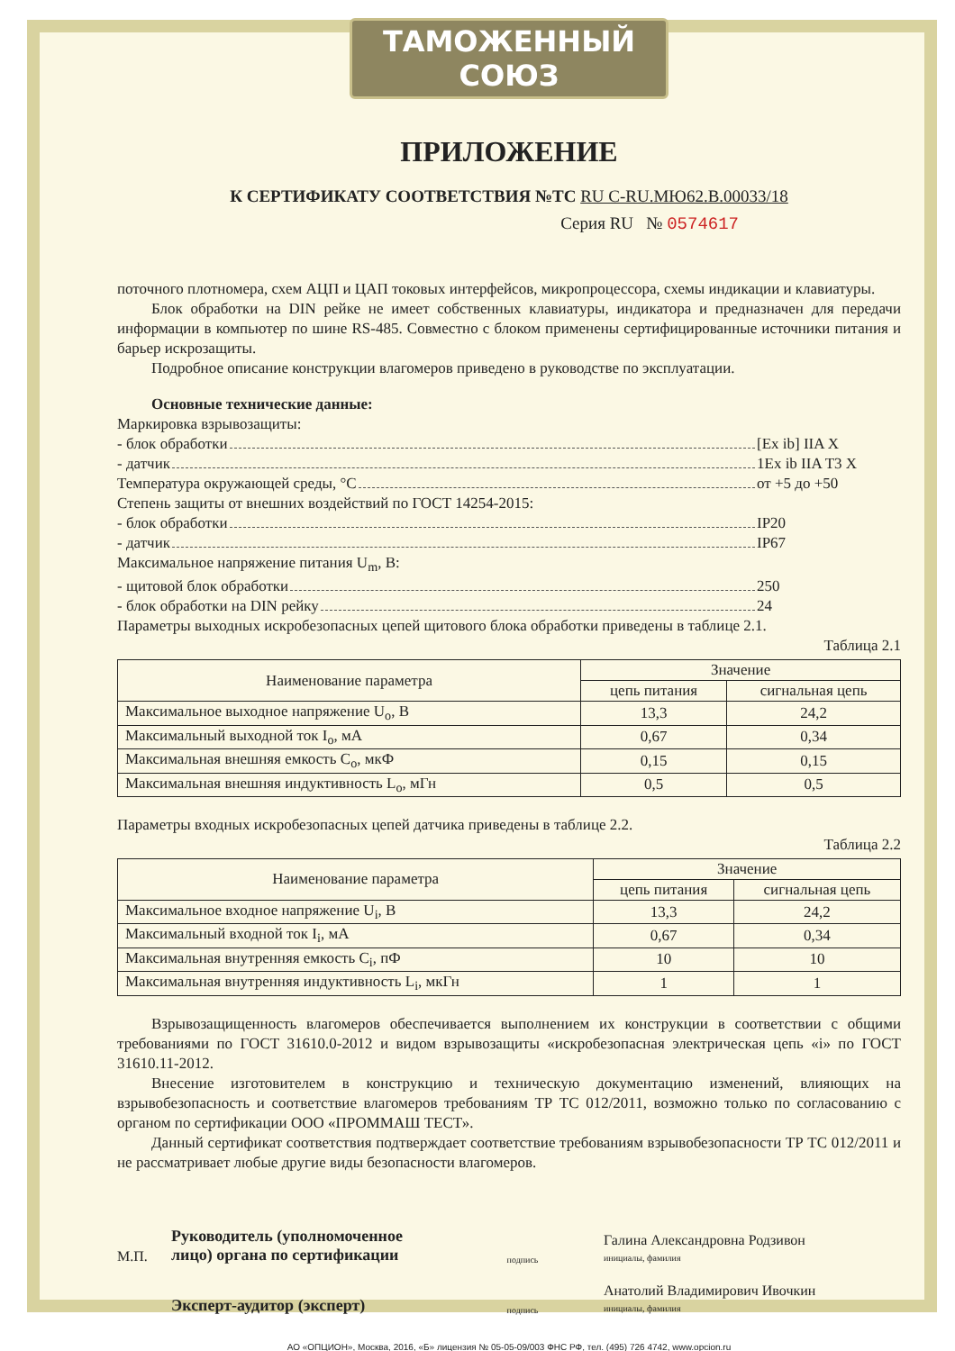ТАМОЖЕННЫЙ СОЮЗ
ПРИЛОЖЕНИЕ
К СЕРТИФИКАТУ СООТВЕТСТВИЯ №ТС RU C-RU.МЮ62.В.00033/18
Серия RU № 0574617
поточного плотномера, схем АЦП и ЦАП токовых интерфейсов, микропроцессора, схемы индикации и клавиатуры.
Блок обработки на DIN рейке не имеет собственных клавиатуры, индикатора и предназначен для передачи информации в компьютер по шине RS-485. Совместно с блоком применены сертифицированные источники питания и барьер искрозащиты.
Подробное описание конструкции влагомеров приведено в руководстве по эксплуатации.
Основные технические данные:
Маркировка взрывозащиты:
- блок обработки [Ex ib] IIA X
- датчик 1Ex ib IIA T3 X
Температура окружающей среды, °С от +5 до +50
Степень защиты от внешних воздействий по ГОСТ 14254-2015:
- блок обработки IP20
- датчик IP67
Максимальное напряжение питания U<sub>m</sub>, В:
- щитовой блок обработки 250
- блок обработки на DIN рейку 24
Параметры выходных искробезопасных цепей щитового блока обработки приведены в таблице 2.1.
Таблица 2.1
| Наименование параметра | Значение | |
| --- | --- | --- |
| | цепь питания | сигнальная цепь |
| Максимальное выходное напряжение U<sub>o</sub>, В | 13,3 | 24,2 |
| Максимальный выходной ток I<sub>o</sub>, мА | 0,67 | 0,34 |
| Максимальная внешняя емкость C<sub>o</sub>, мкФ | 0,15 | 0,15 |
| Максимальная внешняя индуктивность L<sub>o</sub>, мГн | 0,5 | 0,5 |
Параметры входных искробезопасных цепей датчика приведены в таблице 2.2.
Таблица 2.2
| Наименование параметра | Значение | |
| --- | --- | --- |
| | цепь питания | сигнальная цепь |
| Максимальное входное напряжение U<sub>i</sub>, В | 13,3 | 24,2 |
| Максимальный входной ток I<sub>i</sub>, мА | 0,67 | 0,34 |
| Максимальная внутренняя емкость C<sub>i</sub>, пФ | 10 | 10 |
| Максимальная внутренняя индуктивность L<sub>i</sub>, мкГн | 1 | 1 |
Взрывозащищенность влагомеров обеспечивается выполнением их конструкции в соответствии с общими требованиями по ГОСТ 31610.0-2012 и видом взрывозащиты «искробезопасная электрическая цепь «i» по ГОСТ 31610.11-2012.
Внесение изготовителем в конструкцию и техническую документацию изменений, влияющих на взрывобезопасность и соответствие влагомеров требованиям ТР ТС 012/2011, возможно только по согласованию с органом по сертификации ООО «ПРОММАШ ТЕСТ».
Данный сертификат соответствия подтверждает соответствие требованиям взрывобезопасности ТР ТС 012/2011 и не рассматривает любые другие виды безопасности влагомеров.
М.П.
Руководитель (уполномоченное лицо) органа по сертификации
подпись
Галина Александровна Родзивон
инициалы, фамилия
Эксперт-аудитор (эксперт)
подпись
Анатолий Владимирович Ивочкин
инициалы, фамилия
АО «ОПЦИОН», Москва, 2016, «Б» лицензия № 05-05-09/003 ФНС РФ, тел. (495) 726 4742, www.opcion.ru